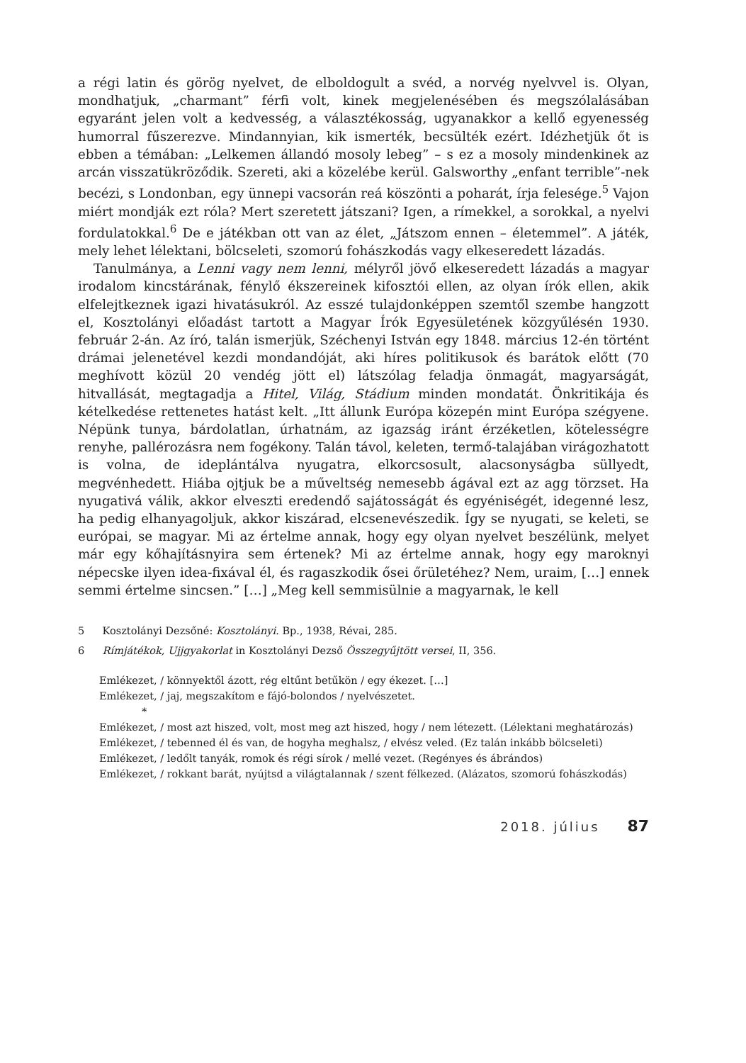a régi latin és görög nyelvet, de elboldogult a svéd, a norvég nyelvvel is. Olyan, mondhatjuk, „charmant” férfi volt, kinek megjelenésében és megszólalásában egyaránt jelen volt a kedvesség, a választékosság, ugyanakkor a kellő egyenesség humorral fűszerezve. Mindannyian, kik ismerték, becsülték ezért. Idézhetjük őt is ebben a témában: „Lelkemen állandó mosoly lebeg” – s ez a mosoly mindenkinek az arcán visszatükröződik. Szereti, aki a közelébe kerül. Galsworthy „enfant terrible”-nek becézi, s Londonban, egy ünnepi vacsorán reá köszönti a poharát, írja felesége.<sup>5</sup> Vajon miért mondják ezt róla? Mert szeretett játszani? Igen, a rímekkel, a sorokkal, a nyelvi fordulatokkal.<sup>6</sup> De e játékban ott van az élet, „Játszom ennen – életemmel”. A játék, mely lehet lélektani, bölcseleti, szomorú fohászkodás vagy elkeseredett lázadás.
Tanulmánya, a Lenni vagy nem lenni, mélyről jövő elkeseredett lázadás a magyar irodalom kincstárának, fénylő ékszereinek kifosztói ellen, az olyan írók ellen, akik elfelejtkeznek igazi hivatásukról. Az esszé tulajdonképpen szemtől szembe hangzott el, Kosztolányi előadást tartott a Magyar Írók Egyesületének közgyűlésén 1930. február 2-án. Az író, talán ismerjük, Széchenyi István egy 1848. március 12-én történt drámai jelenetével kezdi mondandóját, aki híres politikusok és barátok előtt (70 meghívott közül 20 vendég jött el) látszólag feladja önmagát, magyarságát, hitvallását, megtagadja a Hitel, Világ, Stádium minden mondatát. Önkritikája és kételkedése rettenetes hatást kelt. „Itt állunk Európa közepén mint Európa szégyene. Népünk tunya, bárdolatlan, úrhatnám, az igazság iránt érzéketlen, kötelességre renyhe, pallérozásra nem fogékony. Talán távol, keleten, termő-talajában virágozhatott is volna, de ideplántálva nyugatra, elkorcsosult, alacsonyságba süllyedt, megvénhedett. Hiába ojtjuk be a műveltség nemesebb ágával ezt az agg törzset. Ha nyugativá válik, akkor elveszti eredendő sajátosságát és egyéniségét, idegenné lesz, ha pedig elhanyagoljuk, akkor kiszárad, elcsenevészedik. Így se nyugati, se keleti, se európai, se magyar. Mi az értelme annak, hogy egy olyan nyelvet beszélünk, melyet már egy kőhajításnyira sem értenek? Mi az értelme annak, hogy egy maroknyi népecske ilyen idea-fixával él, és ragaszkodik ősei őrületéhez? Nem, uraim, […] ennek semmi értelme sincsen.” […] „Meg kell semmisülnie a magyarnak, le kell
5 Kosztolányi Dezsőné: Kosztolányi. Bp., 1938, Révai, 285.
6 Rímjátékok, Ujjgyakorlat in Kosztolányi Dezső Összegyűjtött versei, II, 356.
Emlékezet, / könnyektől ázott, rég eltűnt betűkön / egy ékezet. […]
Emlékezet, / jaj, megszakítom e fájó-bolondos / nyelvészetet.
*
Emlékezet, / most azt hiszed, volt, most meg azt hiszed, hogy / nem létezett. (Lélektani meghatározás)
Emlékezet, / tebenned él és van, de hogyha meghalsz, / elvész veled. (Ez talán inkább bölcseleti)
Emlékezet, / ledőlt tanyák, romok és régi sírok / mellé vezet. (Regényes és ábrándos)
Emlékezet, / rokkant barát, nyújtsd a világtalannak / szent félkezed. (Alázatos, szomorú fohászkodás)
2018. július 87